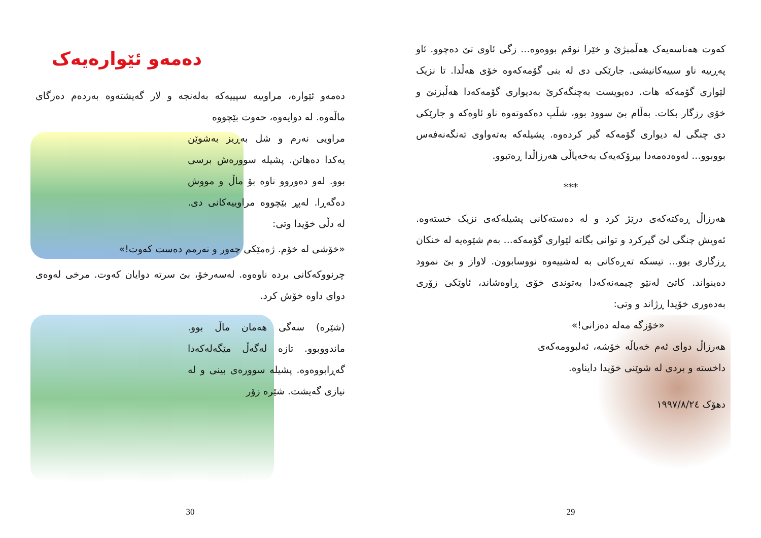کەوت هەناسەیەک هەڵمبژێ و خێرا نوقم بووەوە... زگی ئاوی تێ دەچوو. ئاو پەڕییە ناو سییەکانیشی. جارێکی دی لە بنی گۆمەکەوە خۆی هەڵدا. تا نزیک لێواری گۆمەکە هات. دەیویست بەچنگەکرێ بەدیواری گۆمەکەدا هەڵبزنێ و خۆی رزگار بکات. بەڵام بێ سوود بوو، شڵپ دەکەوتەوە ناو ئاوەکە و جارێکی دی چنگی لە دیواری گۆمەکە گیر کردەوە. پشیلەکە بەتەواوی تەنگەنەفەس بووبوو... لەوەدەمەدا بیرۆکەیەک بەخەیاڵی هەرزاڵدا ڕەتبوو.
***
هەرزاڵ ڕەکتەکەی درێژ کرد و لە دەستەکانی پشیلەکەی نزیک خستەوە. ئەویش چنگی لێ گیرکرد و توانی بگاتە لێواری گۆمەکە... بەم شێوەیە لە خنکان ڕزگاری بوو... تیسکە تەڕەکانی بە لەشییەوە نووسابوون. لاواز و بێ نموود دەینواند. کاتێ لەنێو چیمەنەکەدا بەتوندی خۆی ڕاوەشاند، ئاوێکی زۆری بەدەوری خۆیدا ڕژاند و وتی:
«خۆزگە مەلە دەزانی!»
هەرزاڵ دوای ئەم خەیاڵە خۆشە، ئەلبوومەکەی داخستە و بردی لە شوێنی خۆیدا دایناوە.
دهۆک ١٩٩٧/٨/٢٤
29
دەمەو ئێوارەیەک
دەمەو ئێوارە، مراوییە سپییەکە بەلەنجە و لار گەیشتەوە بەردەم دەرگای ماڵەوە. لە دوایەوە، حەوت بێچووە
مراویی نەرم و شل بەڕیز بەشوێن یەکدا دەهاتن. پشیلە سوورەش برسی بوو. لەو دەوروو ناوە بۆ ماڵ و مووش دەگەڕا. لەپڕ بێچووە مراوییەکانی دی. لە دڵی خۆیدا وتی:
«خۆشی لە خۆم. ژەمێکی چەور و نەرمم دەست کەوت!»
چرنووکەکانی بردە ناوەوە. لەسەرخۆ، بێ سرتە دوایان کەوت. مرخی لەوەی دوای داوە خۆش کرد.
(شێرە) سەگی هەمان ماڵ بوو. ماندووبوو. تازە لەگەڵ مێگەلەکەدا گەڕابووەوە. پشیلە سوورەی بینی و لە نیازی گەیشت. شێرە زۆر
30